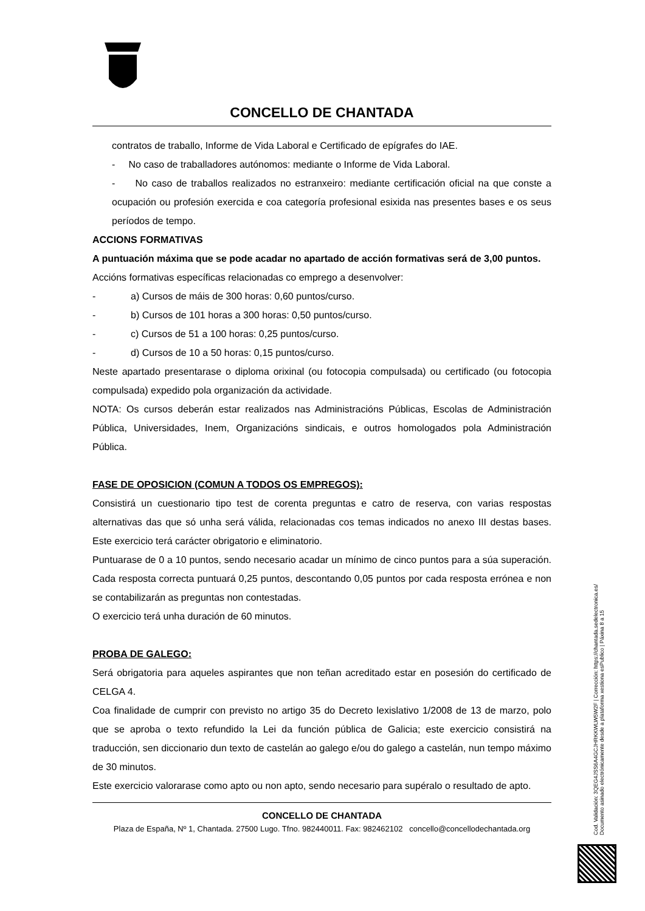CONCELLO DE CHANTADA
contratos de traballo, Informe de Vida Laboral e Certificado de epígrafes do IAE.
- No caso de traballadores autónomos: mediante o Informe de Vida Laboral.
- No caso de traballos realizados no estranxeiro: mediante certificación oficial na que conste a ocupación ou profesión exercida e coa categoría profesional esixida nas presentes bases e os seus períodos de tempo.
ACCIONS FORMATIVAS
A puntuación máxima que se pode acadar no apartado de acción formativas será de 3,00 puntos.
Accións formativas específicas relacionadas co emprego a desenvolver:
- a) Cursos de máis de 300 horas: 0,60 puntos/curso.
- b) Cursos de 101 horas a 300 horas: 0,50 puntos/curso.
- c) Cursos de 51 a 100 horas: 0,25 puntos/curso.
- d) Cursos de 10 a 50 horas: 0,15 puntos/curso.
Neste apartado presentarase o diploma orixinal (ou fotocopia compulsada) ou certificado (ou fotocopia compulsada) expedido pola organización da actividade.
NOTA: Os cursos deberán estar realizados nas Administracións Públicas, Escolas de Administración Pública, Universidades, Inem, Organizacións sindicais, e outros homologados pola Administración Pública.
FASE DE OPOSICION (COMUN A TODOS OS EMPREGOS):
Consistirá un cuestionario tipo test de corenta preguntas e catro de reserva, con varias respostas alternativas das que só unha será válida, relacionadas cos temas indicados no anexo III destas bases. Este exercicio terá carácter obrigatorio e eliminatorio.
Puntuarase de 0 a 10 puntos, sendo necesario acadar un mínimo de cinco puntos para a súa superación. Cada resposta correcta puntuará 0,25 puntos, descontando 0,05 puntos por cada resposta errónea e non se contabilizarán as preguntas non contestadas.
O exercicio terá unha duración de 60 minutos.
PROBA DE GALEGO:
Será obrigatoria para aqueles aspirantes que non teñan acreditado estar en posesión do certificado de CELGA 4.
Coa finalidade de cumprir con previsto no artigo 35 do Decreto lexislativo 1/2008 de 13 de marzo, polo que se aproba o texto refundido la Lei da función pública de Galicia; este exercicio consistirá na traducción, sen diccionario dun texto de castelán ao galego e/ou do galego a castelán, nun tempo máximo de 30 minutos.
Este exercicio valorarase como apto ou non apto, sendo necesario para supéralo o resultado de apto.
CONCELLO DE CHANTADA
Plaza de España, Nº 1, Chantada. 27500 Lugo. Tfno. 982440011. Fax: 982462102 concello@concellodechantada.org
Cod. Validación: 3QEG4JSS6A4GCJHRKKWLW5W2F | Corrección: https://chantada.sedelectronica.es/
Documento asinado electrónicamente desde a plataforma xestiona esPublico | Páxina 8 a 15